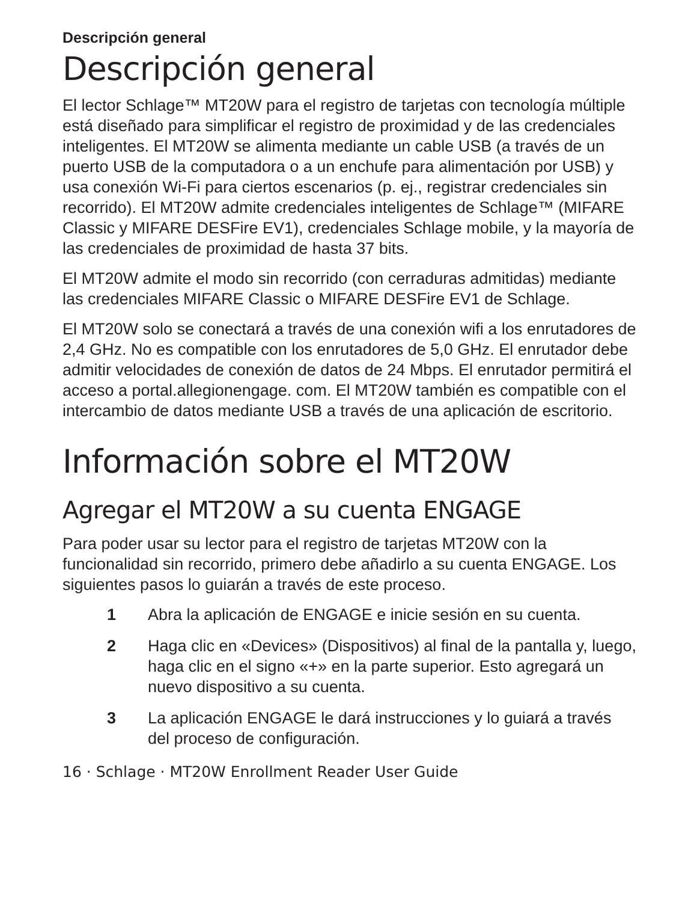Descripción general
Descripción general
El lector Schlage™ MT20W para el registro de tarjetas con tecnología múltiple está diseñado para simplificar el registro de proximidad y de las credenciales inteligentes. El MT20W se alimenta mediante un cable USB (a través de un puerto USB de la computadora o a un enchufe para alimentación por USB) y usa conexión Wi-Fi para ciertos escenarios (p. ej., registrar credenciales sin recorrido). El MT20W admite credenciales inteligentes de Schlage™ (MIFARE Classic y MIFARE DESFire EV1), credenciales Schlage mobile, y la mayoría de las credenciales de proximidad de hasta 37 bits.
El MT20W admite el modo sin recorrido (con cerraduras admitidas) mediante las credenciales MIFARE Classic o MIFARE DESFire EV1 de Schlage.
El MT20W solo se conectará a través de una conexión wifi a los enrutadores de 2,4 GHz. No es compatible con los enrutadores de 5,0 GHz. El enrutador debe admitir velocidades de conexión de datos de 24 Mbps. El enrutador permitirá el acceso a portal.allegionengage. com. El MT20W también es compatible con el intercambio de datos mediante USB a través de una aplicación de escritorio.
Información sobre el MT20W
Agregar el MT20W a su cuenta ENGAGE
Para poder usar su lector para el registro de tarjetas MT20W con la funcionalidad sin recorrido, primero debe añadirlo a su cuenta ENGAGE. Los siguientes pasos lo guiarán a través de este proceso.
1 Abra la aplicación de ENGAGE e inicie sesión en su cuenta.
2 Haga clic en «Devices» (Dispositivos) al final de la pantalla y, luego, haga clic en el signo «+» en la parte superior. Esto agregará un nuevo dispositivo a su cuenta.
3 La aplicación ENGAGE le dará instrucciones y lo guiará a través del proceso de configuración.
16 · Schlage · MT20W Enrollment Reader User Guide